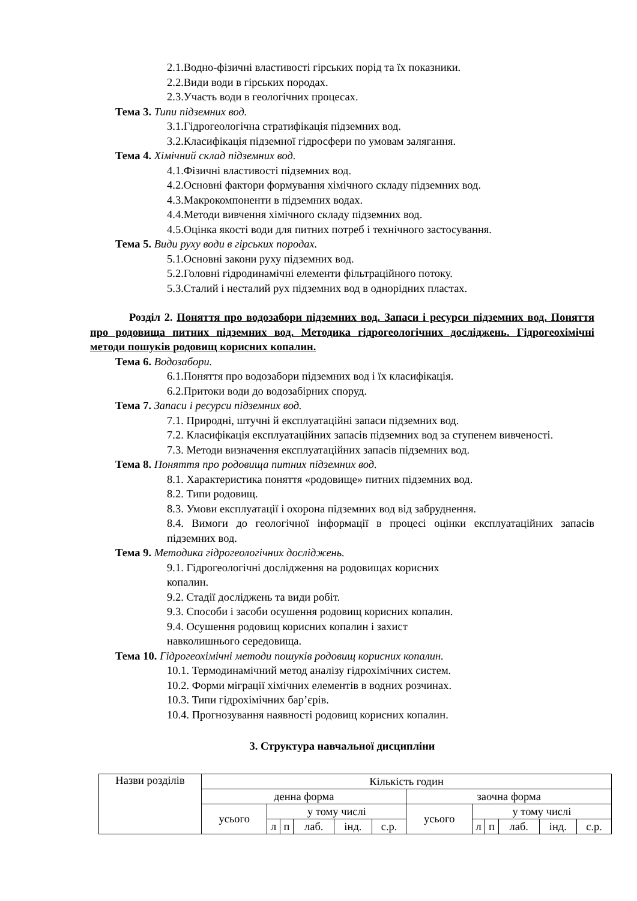2.1.Водно-фізичні властивості гірських порід та їх показники.
2.2.Види води в гірських породах.
2.3.Участь води в геологічних процесах.
Тема 3. Типи підземних вод.
3.1.Гідрогеологічна стратифікація підземних вод.
3.2.Класифікація підземної гідросфери по умовам залягання.
Тема 4. Хімічний склад підземних вод.
4.1.Фізичні властивості підземних вод.
4.2.Основні фактори формування хімічного складу підземних вод.
4.3.Макрокомпоненти в підземних водах.
4.4.Методи вивчення хімічного складу підземних вод.
4.5.Оцінка якості води для питних потреб і технічного застосування.
Тема 5. Види руху води в гірських породах.
5.1.Основні закони руху підземних вод.
5.2.Головні гідродинамічні елементи фільтраційного потоку.
5.3.Сталий і несталий рух підземних вод в однорідних пластах.
Розділ 2. Поняття про водозабори підземних вод. Запаси і ресурси підземних вод. Поняття про родовища питних підземних вод. Методика гідрогеологічних досліджень. Гідрогеохімічні методи пошуків родовищ корисних копалин.
Тема 6. Водозабори.
6.1.Поняття про водозабори підземних вод і їх класифікація.
6.2.Притоки води до водозабірних споруд.
Тема 7. Запаси і ресурси підземних вод.
7.1. Природні, штучні й експлуатаційні запаси підземних вод.
7.2. Класифікація експлуатаційних запасів підземних вод за ступенем вивченості.
7.3. Методи визначення експлуатаційних запасів підземних вод.
Тема 8. Поняття про родовища питних підземних вод.
8.1. Характеристика поняття «родовище» питних підземних вод.
8.2. Типи родовищ.
8.3. Умови експлуатації і охорона підземних вод від забруднення.
8.4. Вимоги до геологічної інформації в процесі оцінки експлуатаційних запасів підземних вод.
Тема 9. Методика гідрогеологічних досліджень.
9.1. Гідрогеологічні дослідження на родовищах корисних
копалин.
9.2. Стадії досліджень та види робіт.
9.3. Способи і засоби осушення родовищ корисних копалин.
9.4. Осушення родовищ корисних копалин і захист
навколишнього середовища.
Тема 10. Гідрогеохімічні методи пошуків родовищ корисних копалин.
10.1. Термодинамічний метод аналізу гідрохімічних систем.
10.2. Форми міграції хімічних елементів в водних розчинах.
10.3. Типи гідрохімічних бар’єрів.
10.4. Прогнозування наявності родовищ корисних копалин.
3. Структура навчальної дисципліни
| Назви розділів | Кількість годин | | | | | | | | | | | |
| | денна форма | | | | | | заочна форма | | | | | |
| | усього | у тому числі | | | | | усього | у тому числі | | | | |
| | | л | п | лаб. | інд. | с.р. | | л | п | лаб. | інд. | с.р. |